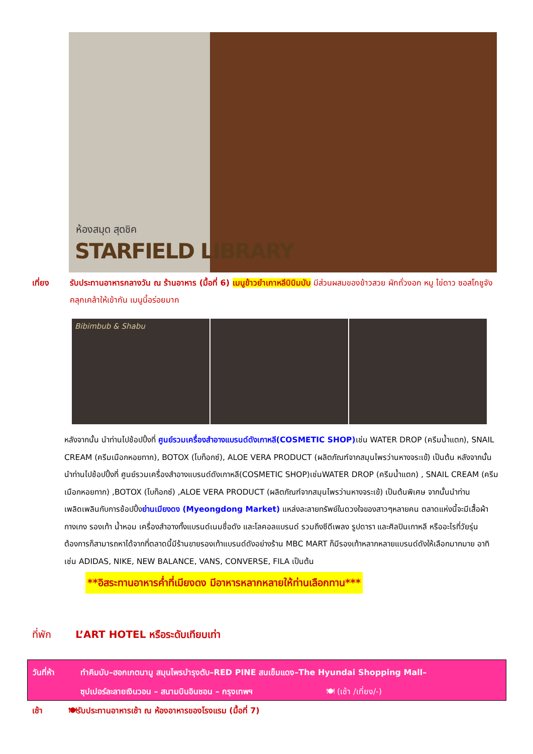ห้องสมุด สุดชิค
STARFIELD LIBRARY
เที่ยง รับประทานอาหารกลางวัน ณ ร้านอาหาร (มื้อที่ 6) เมนูข้าวยำเกาหลีบิบิมบับ มีส่วนผสมของข้าวสวย ผักถั่วงอก หมู ไข่ดาว ซอสโกชูจัง คลุกเคล้าให้เข้ากัน เมนูนี้อร่อยมาก
Bibimbub & Shabu
หลังจากนั้น นำท่านไปช้อปปิ้งที่ ศูนย์รวมเครื่องสำอางแบรนด์ดังเกาหลี(COSMETIC SHOP) เช่น WATER DROP (ครีมน้ำแตก), SNAIL CREAM (ครีมเมือกหอยทาก), BOTOX (โบท็อกซ์), ALOE VERA PRODUCT (ผลิตภัณฑ์จากสมุนไพรว่านหางจระเข้) เป็นต้น หลังจากนั้น นำท่านไปช้อปปิ้งที่ ศูนย์รวมเครื่องสำอางแบรนด์ดังเกาหลี(COSMETIC SHOP)เช่นWATER DROP (ครีมน้ำแตก) , SNAIL CREAM (ครีมเมือกหอยทาก) ,BOTOX (โบท็อกซ์) ,ALOE VERA PRODUCT (ผลิตภัณฑ์จากสมุนไพรว่านหางจระเข้) เป็นต้นพิเศษ จากนั้นนำท่านเพลิดเพลินกับการช้อปปิ้งย่านเมียงดง (Myeongdong Market) แหล่งละลายทรัพย์ในดวงใจของสาวๆหลายคน ตลาดแห่งนี้จะมีเสื้อผ้า กางเกง รองเท้า น้ำหอม เครื่องสำอางทั้งแบรนด์เนมชื่อดัง และโลคอลแบรนด์ รวมถึงซีดีเพลง รูปดารา และศิลปินเกาหลี หรืออะไรที่วัยรุ่นต้องการก็สามารถหาได้จากที่ตลาดนี้มีร้านขายรองเท้าแบรนด์ดังอย่างร้าน MBC MART ก็มีรองเท้าหลากหลายแบรนด์ดังให้เลือกมากมาย อาทิเช่น ADIDAS, NIKE, NEW BALANCE, VANS, CONVERSE, FILA เป็นต้น
**อิสระทานอาหารค่ำที่เมียงดง มีอาหารหลากหลายให้ท่านเลือกทาน***
ที่พัก L’ART HOTEL หรือระดับเทียบเท่า
วันที่ห้า ทำคิมบับ–ฮอกเกตนามู สมุนไพรบำรุงตับ–RED PINE สนเข็มแดง–The Hyundai Shopping Mall–
ซุปเปอร์ละลายเงินวอน – สนามบินอินชอน – กรุงเทพฯ 🍽 (เช้า /เที่ยง/-)
เช้า 🍽รับประทานอาหารเช้า ณ ห้องอาหารของโรงแรม (มื้อที่ 7)